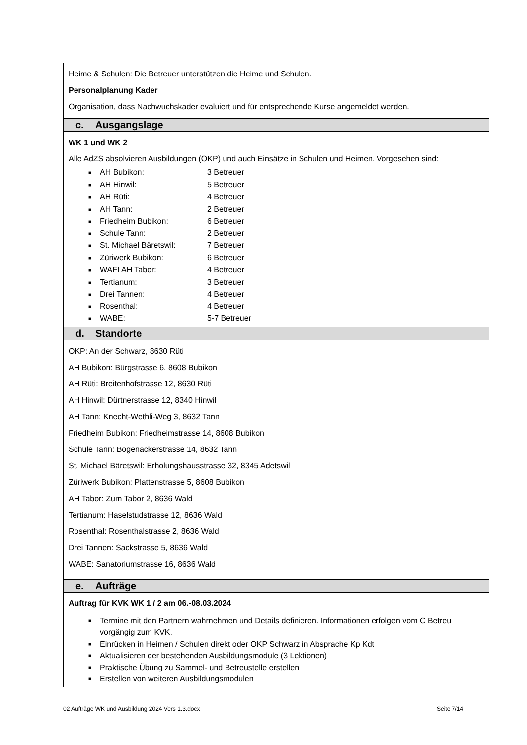Heime & Schulen: Die Betreuer unterstützen die Heime und Schulen.
Personalplanung Kader
Organisation, dass Nachwuchskader evaluiert und für entsprechende Kurse angemeldet werden.
c. Ausgangslage
WK 1 und WK 2
Alle AdZS absolvieren Ausbildungen (OKP) und auch Einsätze in Schulen und Heimen. Vorgesehen sind:
■ AH Bubikon: 3 Betreuer
■ AH Hinwil: 5 Betreuer
■ AH Rüti: 4 Betreuer
■ AH Tann: 2 Betreuer
■ Friedheim Bubikon: 6 Betreuer
■ Schule Tann: 2 Betreuer
■ St. Michael Bäretswil: 7 Betreuer
■ Züriwerk Bubikon: 6 Betreuer
■ WAFI AH Tabor: 4 Betreuer
■ Tertianum: 3 Betreuer
■ Drei Tannen: 4 Betreuer
■ Rosenthal: 4 Betreuer
■ WABE: 5-7 Betreuer
d. Standorte
OKP: An der Schwarz, 8630 Rüti
AH Bubikon: Bürgstrasse 6, 8608 Bubikon
AH Rüti: Breitenhofstrasse 12, 8630 Rüti
AH Hinwil: Dürtnerstrasse 12, 8340 Hinwil
AH Tann: Knecht-Wethli-Weg 3, 8632 Tann
Friedheim Bubikon: Friedheimstrasse 14, 8608 Bubikon
Schule Tann: Bogenackerstrasse 14, 8632 Tann
St. Michael Bäretswil: Erholungshausstrasse 32, 8345 Adetswil
Züriwerk Bubikon: Plattenstrasse 5, 8608 Bubikon
AH Tabor: Zum Tabor 2, 8636 Wald
Tertianum: Haselstudstrasse 12, 8636 Wald
Rosenthal: Rosenthalstrasse 2, 8636 Wald
Drei Tannen: Sackstrasse 5, 8636 Wald
WABE: Sanatoriumstrasse 16, 8636 Wald
e. Aufträge
Auftrag für KVK WK 1 / 2 am 06.-08.03.2024
■ Termine mit den Partnern wahrnehmen und Details definieren. Informationen erfolgen vom C Betreu vorgängig zum KVK.
■ Einrücken in Heimen / Schulen direkt oder OKP Schwarz in Absprache Kp Kdt
■ Aktualisieren der bestehenden Ausbildungsmodule (3 Lektionen)
■ Praktische Übung zu Sammel- und Betreustelle erstellen
■ Erstellen von weiteren Ausbildungsmodulen
02 Aufträge WK und Ausbildung 2024 Vers 1.3.docx Seite 7/14